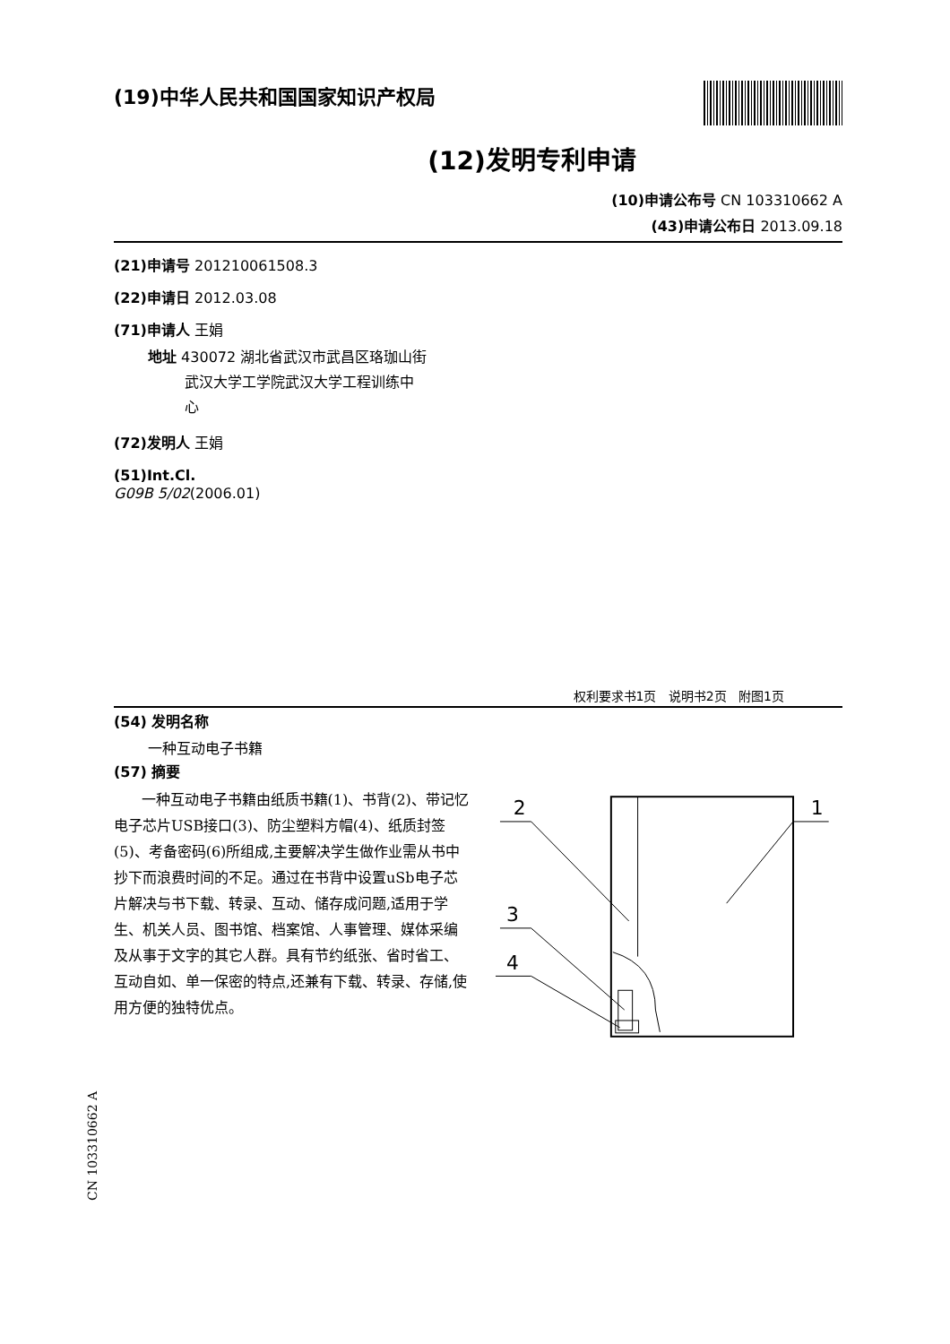(19)中华人民共和国国家知识产权局
(12)发明专利申请
(10)申请公布号 CN 103310662 A
(43)申请公布日 2013.09.18
(21)申请号 201210061508.3
(22)申请日 2012.03.08
(71)申请人 王娟
地址 430072 湖北省武汉市武昌区珞珈山街
武汉大学工学院武汉大学工程训练中
心
(72)发明人 王娟
(51)Int.Cl.
G09B 5/02(2006.01)
权利要求书1页 说明书2页 附图1页
(54) 发明名称
一种互动电子书籍
(57) 摘要
一种互动电子书籍由纸质书籍(1)、书背(2)、带记忆电子芯片USB接口(3)、防尘塑料方帽(4)、纸质封签(5)、考备密码(6)所组成,主要解决学生做作业需从书中抄下而浪费时间的不足。通过在书背中设置uSb电子芯片解决与书下载、转录、互动、储存成问题,适用于学生、机关人员、图书馆、档案馆、人事管理、媒体采编及从事于文字的其它人群。具有节约纸张、省时省工、互动自如、单一保密的特点,还兼有下载、转录、存储,使用方便的独特优点。
2
1
3
4
CN 103310662 A